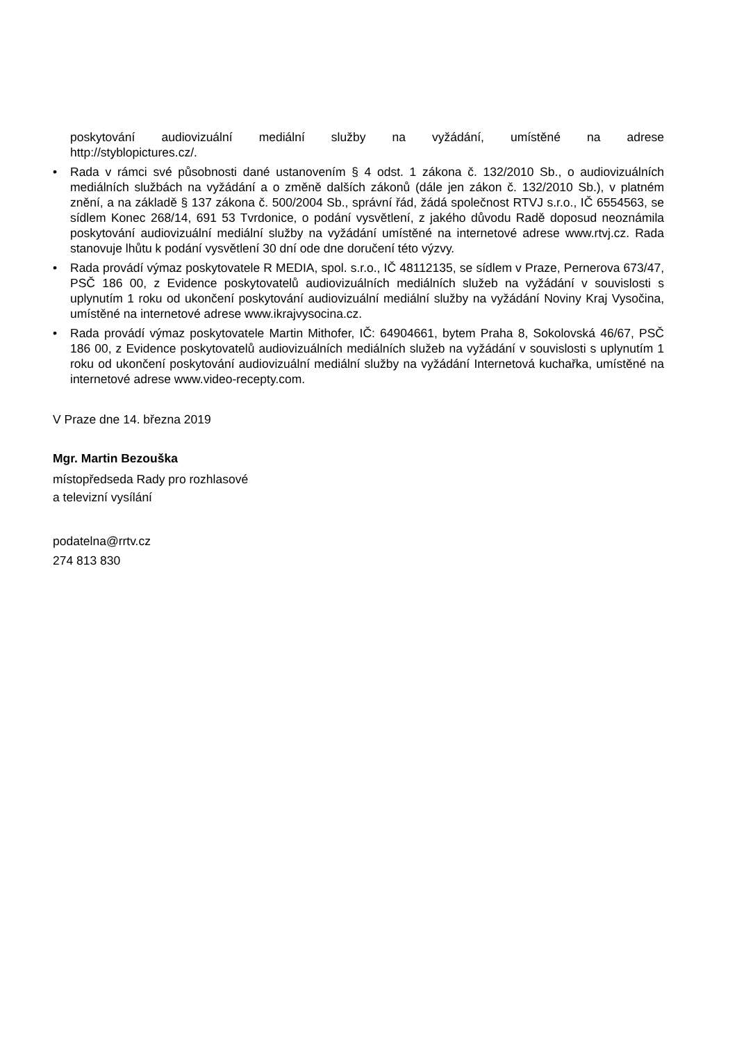poskytování audiovizuální mediální služby na vyžádání, umístěné na adrese
http://styblopictures.cz/.
• Rada v rámci své působnosti dané ustanovením § 4 odst. 1 zákona č. 132/2010 Sb., o audiovizuálních mediálních službách na vyžádání a o změně dalších zákonů (dále jen zákon č. 132/2010 Sb.), v platném znění, a na základě § 137 zákona č. 500/2004 Sb., správní řád, žádá společnost RTVJ s.r.o., IČ 6554563, se sídlem Konec 268/14, 691 53 Tvrdonice, o podání vysvětlení, z jakého důvodu Radě doposud neoznámila poskytování audiovizuální mediální služby na vyžádání umístěné na internetové adrese www.rtvj.cz. Rada stanovuje lhůtu k podání vysvětlení 30 dní ode dne doručení této výzvy.
• Rada provádí výmaz poskytovatele R MEDIA, spol. s.r.o., IČ 48112135, se sídlem v Praze, Pernerova 673/47, PSČ 186 00, z Evidence poskytovatelů audiovizuálních mediálních služeb na vyžádání v souvislosti s uplynutím 1 roku od ukončení poskytování audiovizuální mediální služby na vyžádání Noviny Kraj Vysočina, umístěné na internetové adrese www.ikrajvysocina.cz.
• Rada provádí výmaz poskytovatele Martin Mithofer, IČ: 64904661, bytem Praha 8, Sokolovská 46/67, PSČ 186 00, z Evidence poskytovatelů audiovizuálních mediálních služeb na vyžádání v souvislosti s uplynutím 1 roku od ukončení poskytování audiovizuální mediální služby na vyžádání Internetová kuchařka, umístěné na internetové adrese www.video-recepty.com.
V Praze dne 14. března 2019
Mgr. Martin Bezouška
místopředseda Rady pro rozhlasové
a televizní vysílání
podatelna@rrtv.cz
274 813 830